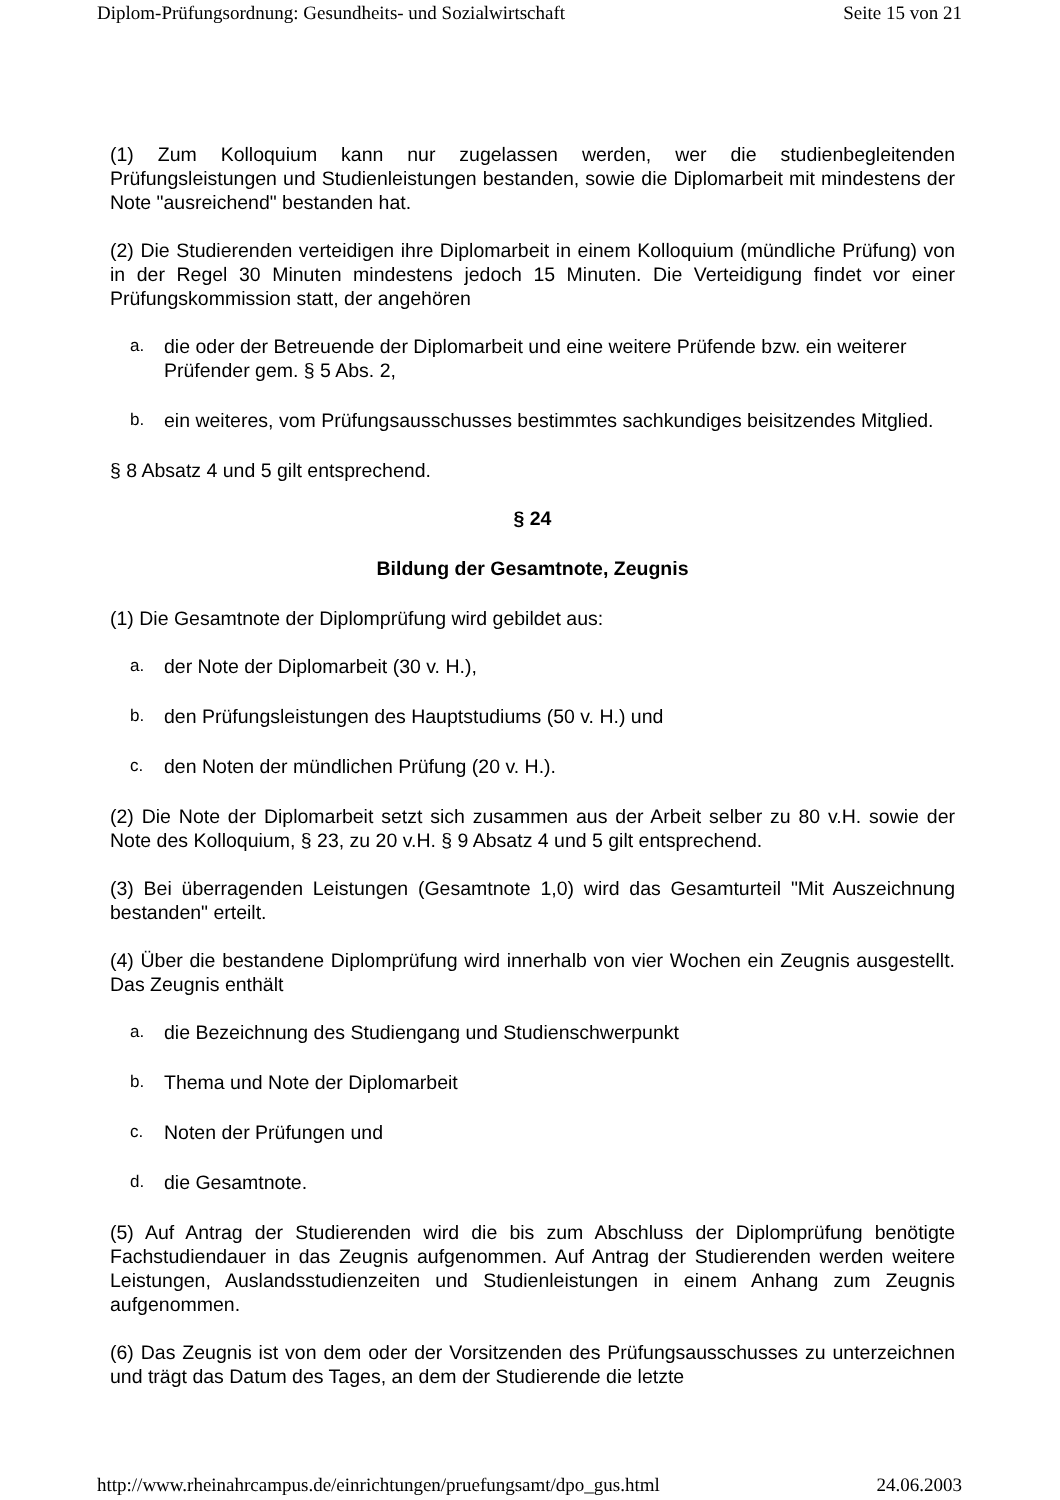Diplom-Prüfungsordnung: Gesundheits- und Sozialwirtschaft Seite 15 von 21
(1) Zum Kolloquium kann nur zugelassen werden, wer die studienbegleitenden Prüfungsleistungen und Studienleistungen bestanden, sowie die Diplomarbeit mit mindestens der Note "ausreichend" bestanden hat.
(2) Die Studierenden verteidigen ihre Diplomarbeit in einem Kolloquium (mündliche Prüfung) von in der Regel 30 Minuten mindestens jedoch 15 Minuten. Die Verteidigung findet vor einer Prüfungskommission statt, der angehören
a. die oder der Betreuende der Diplomarbeit und eine weitere Prüfende bzw. ein weiterer Prüfender gem. § 5 Abs. 2,
b. ein weiteres, vom Prüfungsausschusses bestimmtes sachkundiges beisitzendes Mitglied.
§ 8 Absatz 4 und 5 gilt entsprechend.
§ 24
Bildung der Gesamtnote, Zeugnis
(1) Die Gesamtnote der Diplomprüfung wird gebildet aus:
a. der Note der Diplomarbeit (30 v. H.),
b. den Prüfungsleistungen des Hauptstudiums (50 v. H.) und
c. den Noten der mündlichen Prüfung (20 v. H.).
(2) Die Note der Diplomarbeit setzt sich zusammen aus der Arbeit selber zu 80 v.H. sowie der Note des Kolloquium, § 23, zu 20 v.H. § 9 Absatz 4 und 5 gilt entsprechend.
(3) Bei überragenden Leistungen (Gesamtnote 1,0) wird das Gesamturteil "Mit Auszeichnung bestanden" erteilt.
(4) Über die bestandene Diplomprüfung wird innerhalb von vier Wochen ein Zeugnis ausgestellt. Das Zeugnis enthält
a. die Bezeichnung des Studiengang und Studienschwerpunkt
b. Thema und Note der Diplomarbeit
c. Noten der Prüfungen und
d. die Gesamtnote.
(5) Auf Antrag der Studierenden wird die bis zum Abschluss der Diplomprüfung benötigte Fachstudiendauer in das Zeugnis aufgenommen. Auf Antrag der Studierenden werden weitere Leistungen, Auslandsstudienzeiten und Studienleistungen in einem Anhang zum Zeugnis aufgenommen.
(6) Das Zeugnis ist von dem oder der Vorsitzenden des Prüfungsausschusses zu unterzeichnen und trägt das Datum des Tages, an dem der Studierende die letzte
http://www.rheinahrcampus.de/einrichtungen/pruefungsamt/dpo_gus.html 24.06.2003